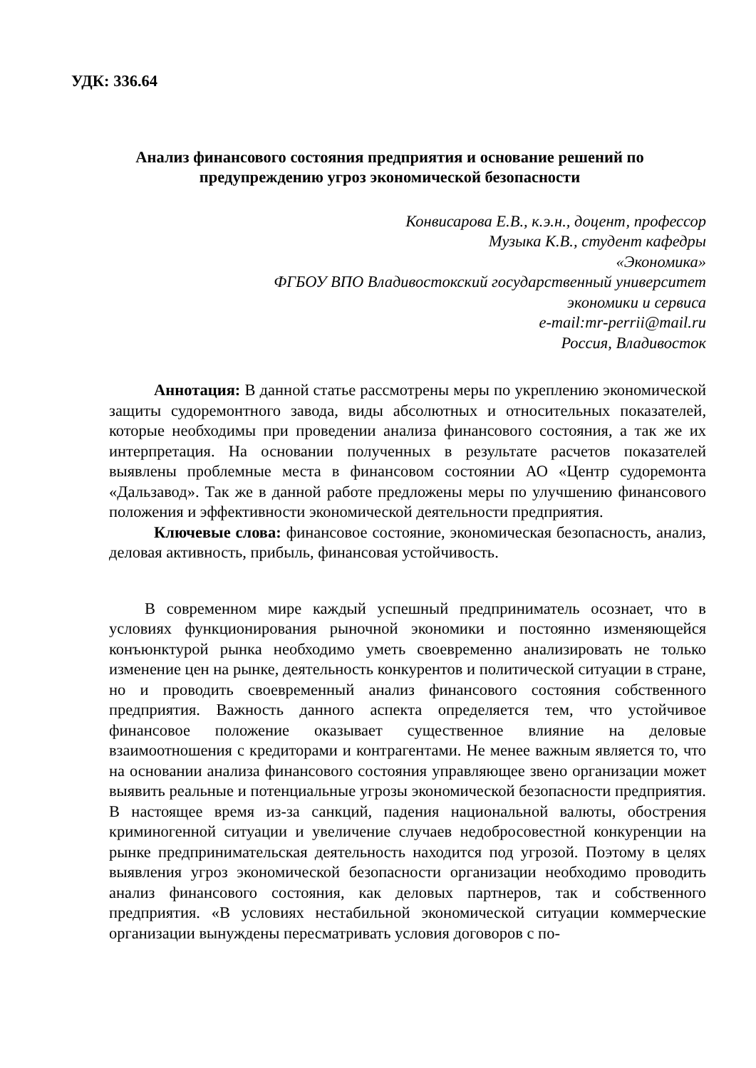УДК: 336.64
Анализ финансового состояния предприятия и основание решений по предупреждению угроз экономической безопасности
Конвисарова Е.В., к.э.н., доцент, профессор
Музыка К.В., студент кафедры
«Экономика»
ФГБОУ ВПО Владивостокский государственный университет
экономики и сервиса
e-mail:mr-perrii@mail.ru
Россия, Владивосток
Аннотация: В данной статье рассмотрены меры по укреплению экономической защиты судоремонтного завода, виды абсолютных и относительных показателей, которые необходимы при проведении анализа финансового состояния, а так же их интерпретация. На основании полученных в результате расчетов показателей выявлены проблемные места в финансовом состоянии АО «Центр судоремонта «Дальзавод». Так же в данной работе предложены меры по улучшению финансового положения и эффективности экономической деятельности предприятия.
Ключевые слова: финансовое состояние, экономическая безопасность, анализ, деловая активность, прибыль, финансовая устойчивость.
В современном мире каждый успешный предприниматель осознает, что в условиях функционирования рыночной экономики и постоянно изменяющейся конъюнктурой рынка необходимо уметь своевременно анализировать не только изменение цен на рынке, деятельность конкурентов и политической ситуации в стране, но и проводить своевременный анализ финансового состояния собственного предприятия. Важность данного аспекта определяется тем, что устойчивое финансовое положение оказывает существенное влияние на деловые взаимоотношения с кредиторами и контрагентами. Не менее важным является то, что на основании анализа финансового состояния управляющее звено организации может выявить реальные и потенциальные угрозы экономической безопасности предприятия. В настоящее время из-за санкций, падения национальной валюты, обострения криминогенной ситуации и увеличение случаев недобросовестной конкуренции на рынке предпринимательская деятельность находится под угрозой. Поэтому в целях выявления угроз экономической безопасности организации необходимо проводить анализ финансового состояния, как деловых партнеров, так и собственного предприятия. «В условиях нестабильной экономической ситуации коммерческие организации вынуждены пересматривать условия договоров с по-